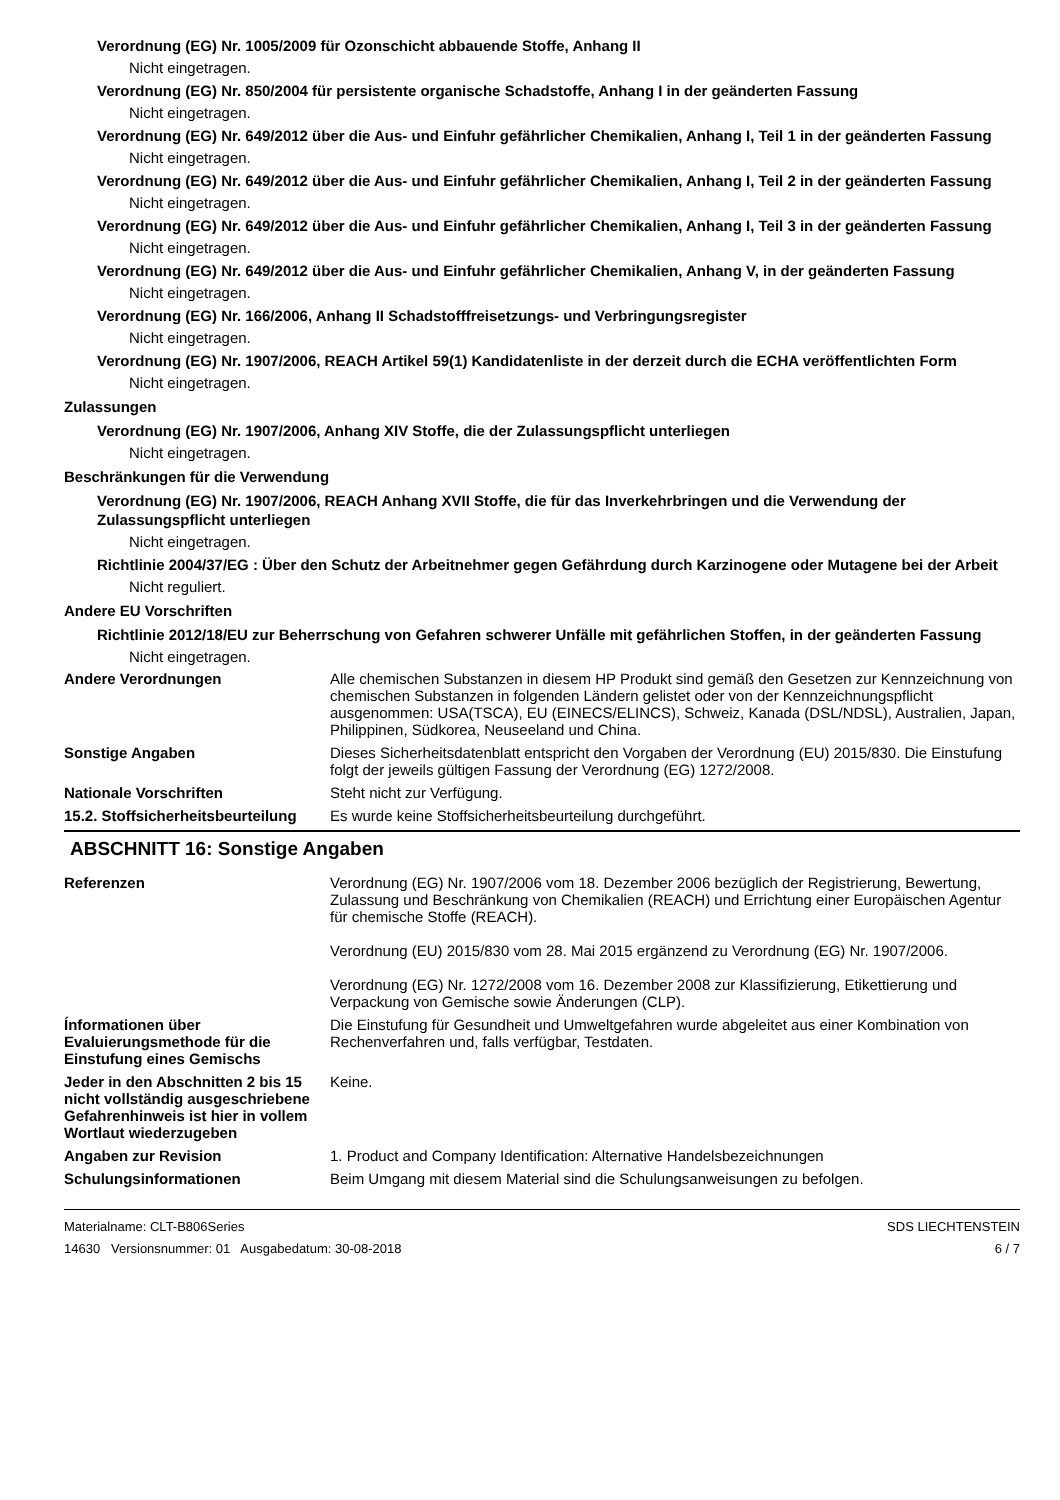Verordnung (EG) Nr. 1005/2009 für Ozonschicht abbauende Stoffe, Anhang II
Nicht eingetragen.
Verordnung (EG) Nr. 850/2004 für persistente organische Schadstoffe, Anhang I in der geänderten Fassung
Nicht eingetragen.
Verordnung (EG) Nr. 649/2012 über die Aus- und Einfuhr gefährlicher Chemikalien, Anhang I, Teil 1 in der geänderten Fassung
Nicht eingetragen.
Verordnung (EG) Nr. 649/2012 über die Aus- und Einfuhr gefährlicher Chemikalien, Anhang I, Teil 2 in der geänderten Fassung
Nicht eingetragen.
Verordnung (EG) Nr. 649/2012 über die Aus- und Einfuhr gefährlicher Chemikalien, Anhang I, Teil 3 in der geänderten Fassung
Nicht eingetragen.
Verordnung (EG) Nr. 649/2012 über die Aus- und Einfuhr gefährlicher Chemikalien, Anhang V, in der geänderten Fassung
Nicht eingetragen.
Verordnung (EG) Nr. 166/2006, Anhang II Schadstofffreisetzungs- und Verbringungsregister
Nicht eingetragen.
Verordnung (EG) Nr. 1907/2006, REACH Artikel 59(1) Kandidatenliste in der derzeit durch die ECHA veröffentlichten Form
Nicht eingetragen.
Zulassungen
Verordnung (EG) Nr. 1907/2006, Anhang XIV Stoffe, die der Zulassungspflicht unterliegen
Nicht eingetragen.
Beschränkungen für die Verwendung
Verordnung (EG) Nr. 1907/2006, REACH Anhang XVII Stoffe, die für das Inverkehrbringen und die Verwendung der Zulassungspflicht unterliegen
Nicht eingetragen.
Richtlinie 2004/37/EG : Über den Schutz der Arbeitnehmer gegen Gefährdung durch Karzinogene oder Mutagene bei der Arbeit
Nicht reguliert.
Andere EU Vorschriften
Richtlinie 2012/18/EU zur Beherrschung von Gefahren schwerer Unfälle mit gefährlichen Stoffen, in der geänderten Fassung
Nicht eingetragen.
Andere Verordnungen Alle chemischen Substanzen in diesem HP Produkt sind gemäß den Gesetzen zur Kennzeichnung von chemischen Substanzen in folgenden Ländern gelistet oder von der Kennzeichnungspflicht ausgenommen: USA(TSCA), EU (EINECS/ELINCS), Schweiz, Kanada (DSL/NDSL), Australien, Japan, Philippinen, Südkorea, Neuseeland und China.
Sonstige Angaben Dieses Sicherheitsdatenblatt entspricht den Vorgaben der Verordnung (EU) 2015/830. Die Einstufung folgt der jeweils gültigen Fassung der Verordnung (EG) 1272/2008.
Nationale Vorschriften Steht nicht zur Verfügung.
15.2. Stoffsicherheitsbeurteilung
Es wurde keine Stoffsicherheitsbeurteilung durchgeführt.
ABSCHNITT 16: Sonstige Angaben
Referenzen Verordnung (EG) Nr. 1907/2006 vom 18. Dezember 2006 bezüglich der Registrierung, Bewertung, Zulassung und Beschränkung von Chemikalien (REACH) und Errichtung einer Europäischen Agentur für chemische Stoffe (REACH).
Verordnung (EU) 2015/830 vom 28. Mai 2015 ergänzend zu Verordnung (EG) Nr. 1907/2006.
Verordnung (EG) Nr. 1272/2008 vom 16. Dezember 2008 zur Klassifizierung, Etikettierung und Verpackung von Gemische sowie Änderungen (CLP).
Ínformationen über Evaluierungsmethode für die Einstufung eines Gemischs
Die Einstufung für Gesundheit und Umweltgefahren wurde abgeleitet aus einer Kombination von Rechenverfahren und, falls verfügbar, Testdaten.
Jeder in den Abschnitten 2 bis 15 nicht vollständig ausgeschriebene Gefahrenhinweis ist hier in vollem Wortlaut wiederzugeben
Keine.
Angaben zur Revision 1. Product and Company Identification: Alternative Handelsbezeichnungen
Schulungsinformationen Beim Umgang mit diesem Material sind die Schulungsanweisungen zu befolgen.
Materialname: CLT-B806Series
14630 Versionsnummer: 01 Ausgabedatum: 30-08-2018
SDS LIECHTENSTEIN
6 / 7